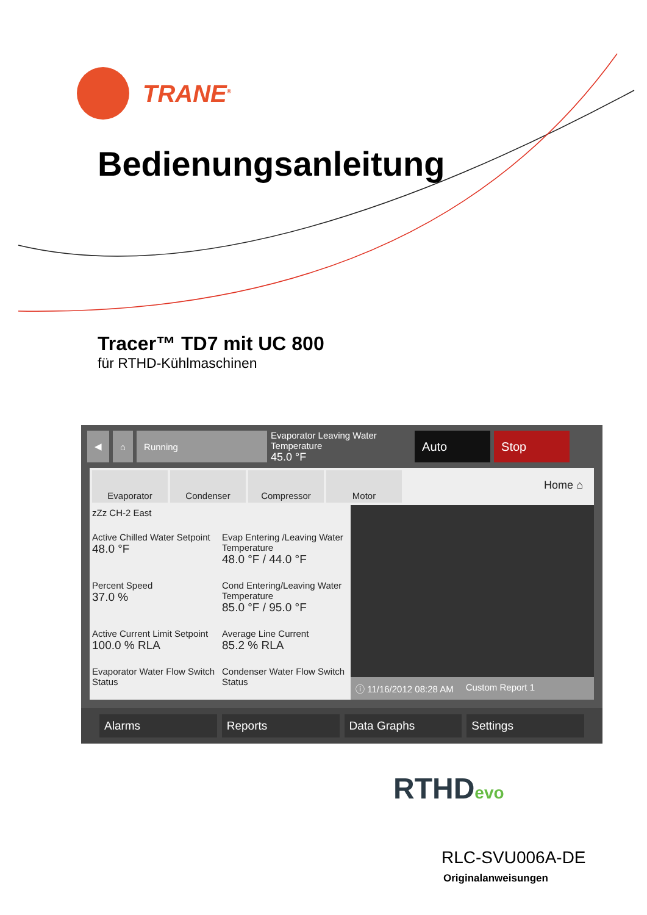TRANE<sup>®</sup>
Bedienungsanleitung
Tracer™ TD7 mit UC 800
für RTHD-Kühlmaschinen
◀ ⌂ Running
Evaporator Leaving Water Temperature
45.0 °F
Auto Stop
Evaporator Condenser Compressor Motor
Home ⌂
zZz CH-2 East
Active Chilled Water Setpoint
48.0 °F
Evap Entering /Leaving Water Temperature
48.0 °F / 44.0 °F
Percent Speed
37.0 %
Cond Entering/Leaving Water Temperature
85.0 °F / 95.0 °F
Active Current Limit Setpoint
100.0 % RLA
Average Line Current
85.2 % RLA
Evaporator Water Flow Switch Status
Condenser Water Flow Switch Status
ⓘ 11/16/2012 08:28 AM Custom Report 1
Alarms Reports Data Graphs Settings
RTHDevo
RLC-SVU006A-DE
Originalanweisungen